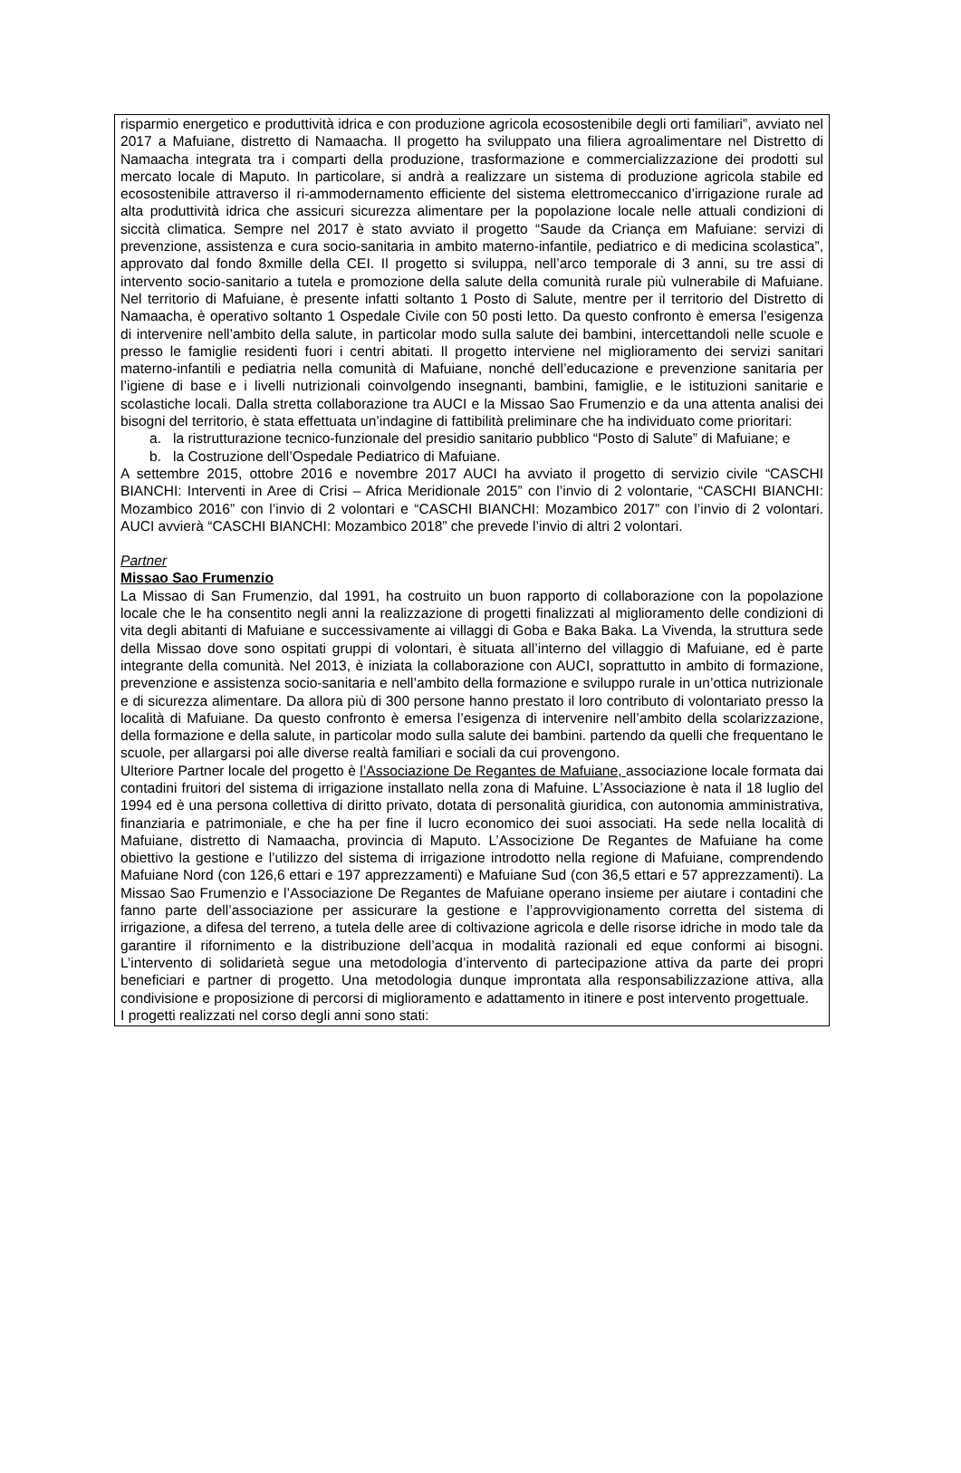risparmio energetico e produttività idrica e con produzione agricola ecosostenibile degli orti familiari”, avviato nel 2017 a Mafuiane, distretto di Namaacha. Il progetto ha sviluppato una filiera agroalimentare nel Distretto di Namaacha integrata tra i comparti della produzione, trasformazione e commercializzazione dei prodotti sul mercato locale di Maputo. In particolare, si andrà a realizzare un sistema di produzione agricola stabile ed ecosostenibile attraverso il ri-ammodernamento efficiente del sistema elettromeccanico d’irrigazione rurale ad alta produttività idrica che assicuri sicurezza alimentare per la popolazione locale nelle attuali condizioni di siccità climatica. Sempre nel 2017 è stato avviato il progetto “Saude da Criança em Mafuiane: servizi di prevenzione, assistenza e cura socio-sanitaria in ambito materno-infantile, pediatrico e di medicina scolastica”, approvato dal fondo 8xmille della CEI. Il progetto si sviluppa, nell’arco temporale di 3 anni, su tre assi di intervento socio-sanitario a tutela e promozione della salute della comunità rurale più vulnerabile di Mafuiane. Nel territorio di Mafuiane, è presente infatti soltanto 1 Posto di Salute, mentre per il territorio del Distretto di Namaacha, è operativo soltanto 1 Ospedale Civile con 50 posti letto. Da questo confronto è emersa l’esigenza di intervenire nell’ambito della salute, in particolar modo sulla salute dei bambini, intercettandoli nelle scuole e presso le famiglie residenti fuori i centri abitati. Il progetto interviene nel miglioramento dei servizi sanitari materno-infantili e pediatria nella comunità di Mafuiane, nonché dell’educazione e prevenzione sanitaria per l’igiene di base e i livelli nutrizionali coinvolgendo insegnanti, bambini, famiglie, e le istituzioni sanitarie e scolastiche locali. Dalla stretta collaborazione tra AUCI e la Missao Sao Frumenzio e da una attenta analisi dei bisogni del territorio, è stata effettuata un’indagine di fattibilità preliminare che ha individuato come prioritari:
a. la ristrutturazione tecnico-funzionale del presidio sanitario pubblico “Posto di Salute” di Mafuiane; e
b. la Costruzione dell’Ospedale Pediatrico di Mafuiane.
A settembre 2015, ottobre 2016 e novembre 2017 AUCI ha avviato il progetto di servizio civile “CASCHI BIANCHI: Interventi in Aree di Crisi – Africa Meridionale 2015” con l’invio di 2 volontarie, “CASCHI BIANCHI: Mozambico 2016” con l’invio di 2 volontari e “CASCHI BIANCHI: Mozambico 2017” con l’invio di 2 volontari. AUCI avvierà “CASCHI BIANCHI: Mozambico 2018” che prevede l’invio di altri 2 volontari.
Partner
Missao Sao Frumenzio
La Missao di San Frumenzio, dal 1991, ha costruito un buon rapporto di collaborazione con la popolazione locale che le ha consentito negli anni la realizzazione di progetti finalizzati al miglioramento delle condizioni di vita degli abitanti di Mafuiane e successivamente ai villaggi di Goba e Baka Baka. La Vivenda, la struttura sede della Missao dove sono ospitati gruppi di volontari, è situata all’interno del villaggio di Mafuiane, ed è parte integrante della comunità. Nel 2013, è iniziata la collaborazione con AUCI, soprattutto in ambito di formazione, prevenzione e assistenza socio-sanitaria e nell’ambito della formazione e sviluppo rurale in un’ottica nutrizionale e di sicurezza alimentare. Da allora più di 300 persone hanno prestato il loro contributo di volontariato presso la località di Mafuiane. Da questo confronto è emersa l’esigenza di intervenire nell’ambito della scolarizzazione, della formazione e della salute, in particolar modo sulla salute dei bambini. partendo da quelli che frequentano le scuole, per allargarsi poi alle diverse realtà familiari e sociali da cui provengono.
Ulteriore Partner locale del progetto è l’Associazione De Regantes de Mafuiane, associazione locale formata dai contadini fruitori del sistema di irrigazione installato nella zona di Mafuine. L’Associazione è nata il 18 luglio del 1994 ed è una persona collettiva di diritto privato, dotata di personalità giuridica, con autonomia amministrativa, finanziaria e patrimoniale, e che ha per fine il lucro economico dei suoi associati. Ha sede nella località di Mafuiane, distretto di Namaacha, provincia di Maputo. L’Associzione De Regantes de Mafuiane ha come obiettivo la gestione e l’utilizzo del sistema di irrigazione introdotto nella regione di Mafuiane, comprendendo Mafuiane Nord (con 126,6 ettari e 197 apprezzamenti) e Mafuiane Sud (con 36,5 ettari e 57 apprezzamenti). La Missao Sao Frumenzio e l’Associazione De Regantes de Mafuiane operano insieme per aiutare i contadini che fanno parte dell’associazione per assicurare la gestione e l’approvvigionamento corretta del sistema di irrigazione, a difesa del terreno, a tutela delle aree di coltivazione agricola e delle risorse idriche in modo tale da garantire il rifornimento e la distribuzione dell’acqua in modalità razionali ed eque conformi ai bisogni. L’intervento di solidarietà segue una metodologia d’intervento di partecipazione attiva da parte dei propri beneficiari e partner di progetto. Una metodologia dunque improntata alla responsabilizzazione attiva, alla condivisione e proposizione di percorsi di miglioramento e adattamento in itinere e post intervento progettuale.
I progetti realizzati nel corso degli anni sono stati: